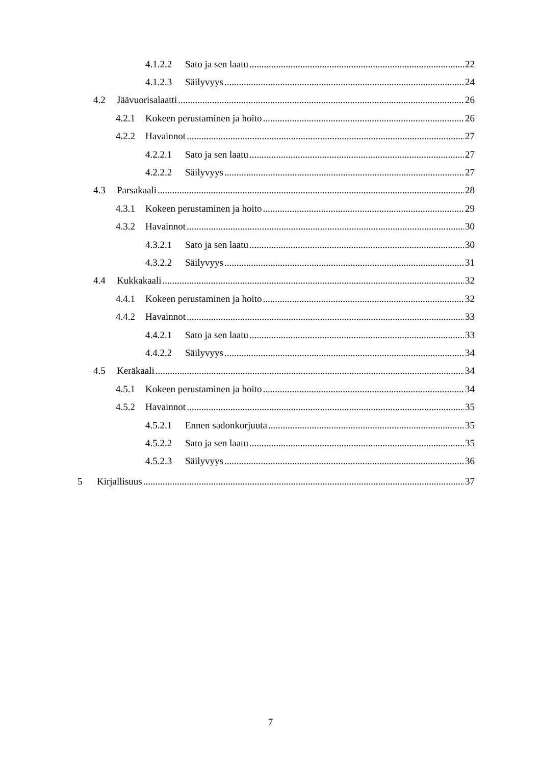4.1.2.2 Sato ja sen laatu 22
4.1.2.3 Säilyvyys 24
4.2 Jäävuorisalaatti 26
4.2.1 Kokeen perustaminen ja hoito 26
4.2.2 Havainnot 27
4.2.2.1 Sato ja sen laatu 27
4.2.2.2 Säilyvyys 27
4.3 Parsakaali 28
4.3.1 Kokeen perustaminen ja hoito 29
4.3.2 Havainnot 30
4.3.2.1 Sato ja sen laatu 30
4.3.2.2 Säilyvyys 31
4.4 Kukkakaali 32
4.4.1 Kokeen perustaminen ja hoito 32
4.4.2 Havainnot 33
4.4.2.1 Sato ja sen laatu 33
4.4.2.2 Säilyvyys 34
4.5 Keräkaali 34
4.5.1 Kokeen perustaminen ja hoito 34
4.5.2 Havainnot 35
4.5.2.1 Ennen sadonkorjuuta 35
4.5.2.2 Sato ja sen laatu 35
4.5.2.3 Säilyvyys 36
5 Kirjallisuus 37
7